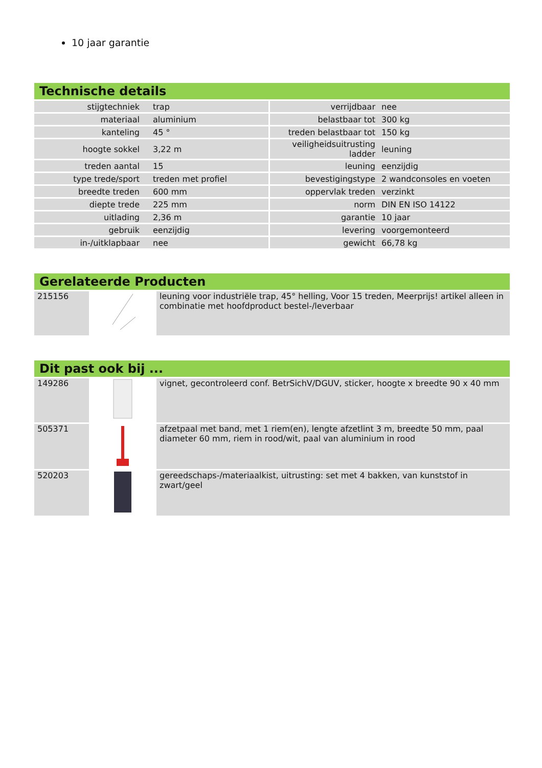10 jaar garantie
Technische details
| stijgtechniek | trap | verrijdbaar | nee |
| materiaal | aluminium | belastbaar tot | 300 kg |
| kanteling | 45 ° | treden belastbaar tot | 150 kg |
| hoogte sokkel | 3,22 m | veiligheidsuitrusting ladder | leuning |
| treden aantal | 15 | leuning | eenzijdig |
| type trede/sport | treden met profiel | bevestigingstype | 2 wandconsoles en voeten |
| breedte treden | 600 mm | oppervlak treden | verzinkt |
| diepte trede | 225 mm | norm | DIN EN ISO 14122 |
| uitlading | 2,36 m | garantie | 10 jaar |
| gebruik | eenzijdig | levering | voorgemonteerd |
| in-/uitklapbaar | nee | gewicht | 66,78 kg |
Gerelateerde Producten
| 215156 | | leuning voor industriële trap, 45° helling, Voor 15 treden, Meerprijs! artikel alleen in combinatie met hoofdproduct bestel-/leverbaar |
Dit past ook bij ...
| 149286 | | vignet, gecontroleerd conf. BetrSichV/DGUV, sticker, hoogte x breedte 90 x 40 mm |
| 505371 | | afzetpaal met band, met 1 riem(en), lengte afzetlint 3 m, breedte 50 mm, paal diameter 60 mm, riem in rood/wit, paal van aluminium in rood |
| 520203 | | gereedschaps-/materiaalkist, uitrusting: set met 4 bakken, van kunststof in zwart/geel |